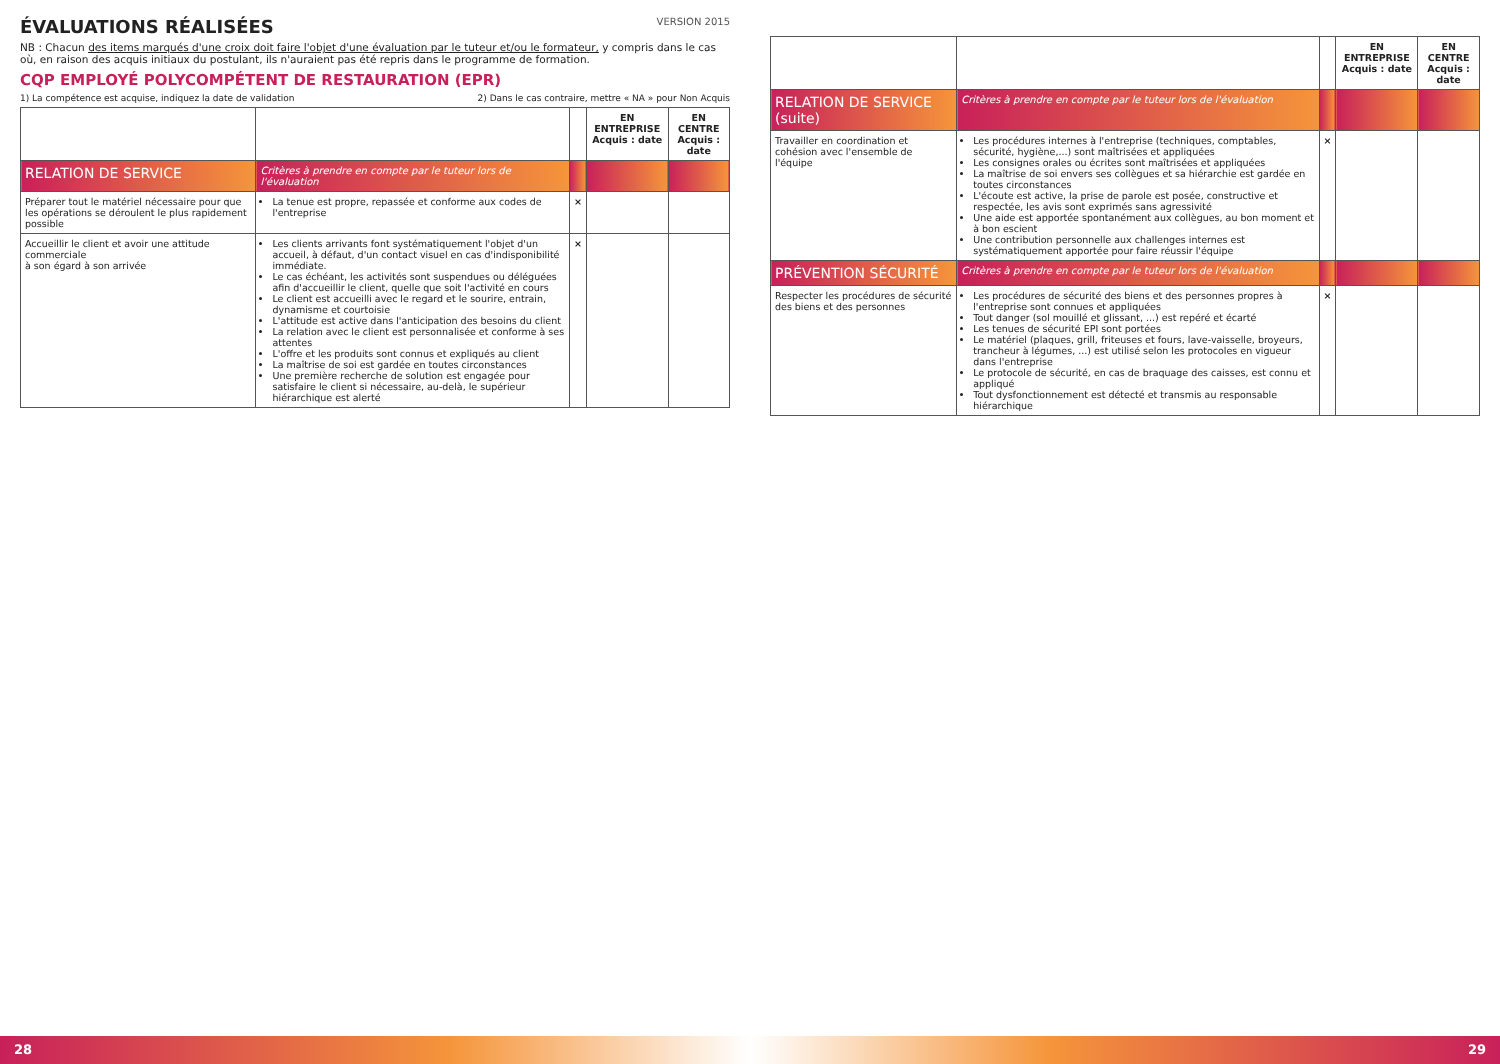VERSION 2015
ÉVALUATIONS RÉALISÉES
NB : Chacun des items marqués d'une croix doit faire l'objet d'une évaluation par le tuteur et/ou le formateur, y compris dans le cas où, en raison des acquis initiaux du postulant, ils n'auraient pas été repris dans le programme de formation.
CQP EMPLOYÉ POLYCOMPÉTENT DE RESTAURATION (EPR)
1) La compétence est acquise, indiquez la date de validation 2) Dans le cas contraire, mettre « NA » pour Non Acquis
| | | | EN ENTREPRISE Acquis : date | EN CENTRE Acquis : date |
| --- | --- | --- | --- | --- |
| RELATION DE SERVICE | Critères à prendre en compte par le tuteur lors de l'évaluation | | | |
| Préparer tout le matériel nécessaire pour que les opérations se déroulent le plus rapidement possible | La tenue est propre, repassée et conforme aux codes de l'entreprise | × | | |
| Accueillir le client et avoir une attitude commerciale à son égard à son arrivée | Les clients arrivants font systématiquement l'objet d'un accueil, à défaut, d'un contact visuel en cas d'indisponibilité immédiate. Le cas échéant, les activités sont suspendues ou déléguées afin d'accueillir le client, quelle que soit l'activité en cours Le client est accueilli avec le regard et le sourire, entrain, dynamisme et courtoisie L'attitude est active dans l'anticipation des besoins du client La relation avec le client est personnalisée et conforme à ses attentes L'offre et les produits sont connus et expliqués au client La maîtrise de soi est gardée en toutes circonstances Une première recherche de solution est engagée pour satisfaire le client si nécessaire, au-delà, le supérieur hiérarchique est alerté | × | | |
28
| | | | EN ENTREPRISE Acquis : date | EN CENTRE Acquis : date |
| --- | --- | --- | --- | --- |
| RELATION DE SERVICE (suite) | Critères à prendre en compte par le tuteur lors de l'évaluation | | | |
| Travailler en coordination et cohésion avec l'ensemble de l'équipe | Les procédures internes à l'entreprise (techniques, comptables, sécurité, hygiène,...) sont maîtrisées et appliquées Les consignes orales ou écrites sont maîtrisées et appliquées La maîtrise de soi envers ses collègues et sa hiérarchie est gardée en toutes circonstances L'écoute est active, la prise de parole est posée, constructive et respectée, les avis sont exprimés sans agressivité Une aide est apportée spontanément aux collègues, au bon moment et à bon escient Une contribution personnelle aux challenges internes est systématiquement apportée pour faire réussir l'équipe | × | | |
| PRÉVENTION SÉCURITÉ | Critères à prendre en compte par le tuteur lors de l'évaluation | | | |
| Respecter les procédures de sécurité des biens et des personnes | Les procédures de sécurité des biens et des personnes propres à l'entreprise sont connues et appliquées Tout danger (sol mouillé et glissant, ...) est repéré et écarté Les tenues de sécurité EPI sont portées Le matériel (plaques, grill, friteuses et fours, lave-vaisselle, broyeurs, trancheur à légumes, ...) est utilisé selon les protocoles en vigueur dans l'entreprise Le protocole de sécurité, en cas de braquage des caisses, est connu et appliqué Tout dysfonctionnement est détecté et transmis au responsable hiérarchique | × | | |
29